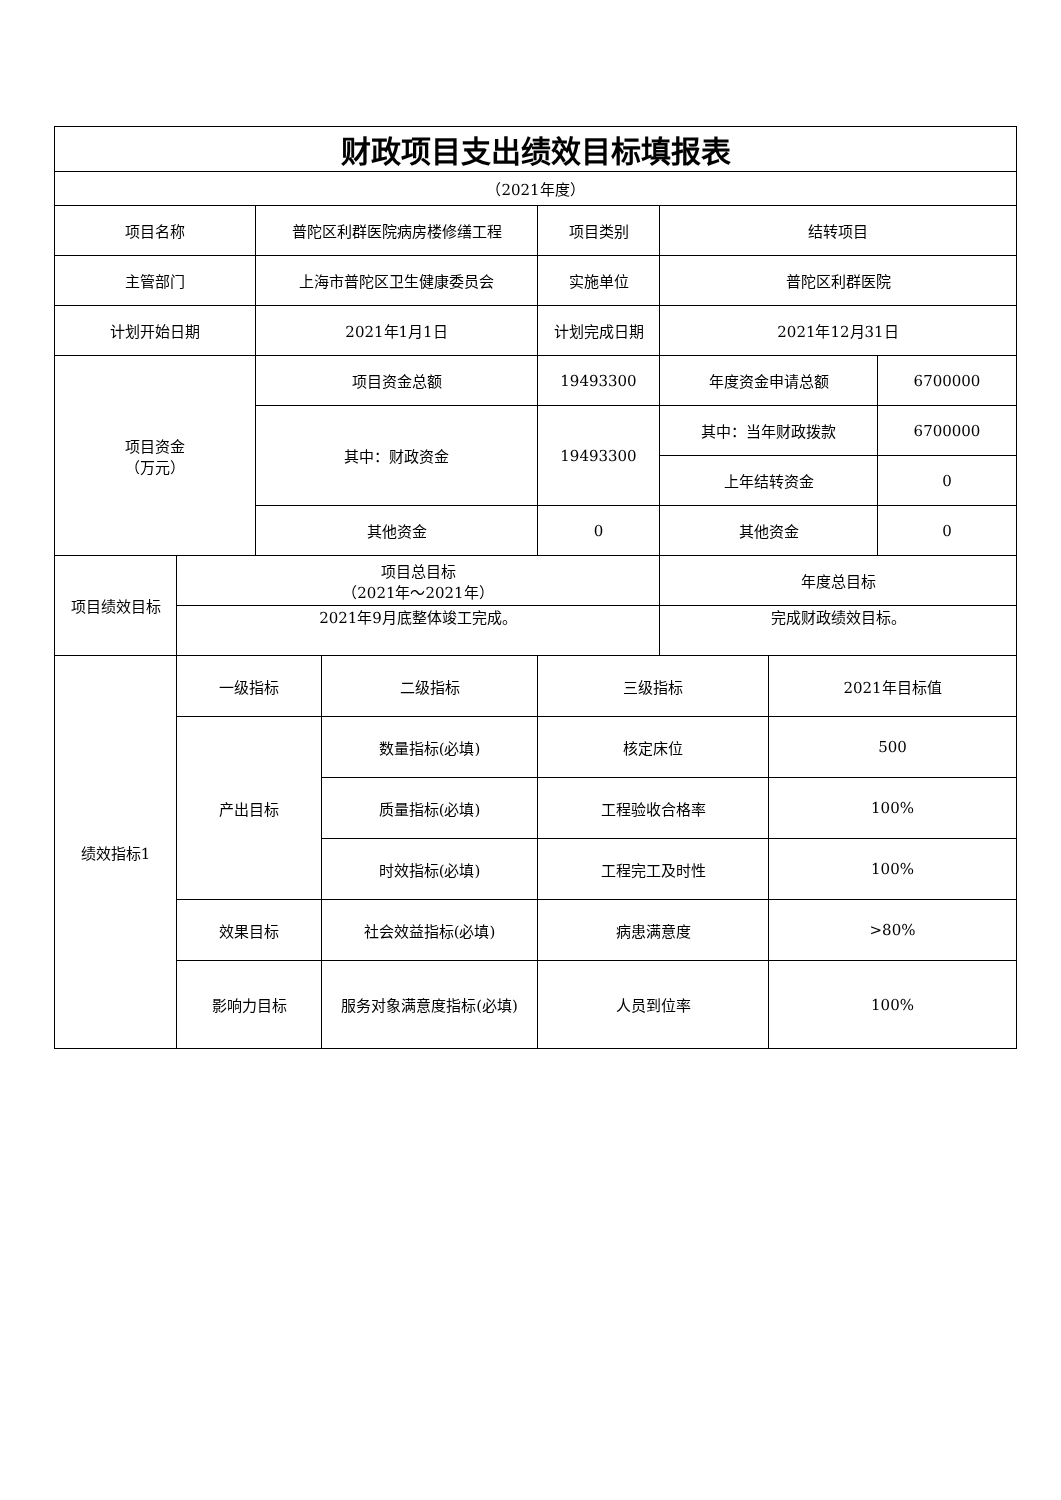| 财政项目支出绩效目标填报表 | | | | | | | |
| （2021年度） | | | | | | | |
| 项目名称 | | 普陀区利群医院病房楼修缮工程 | | 项目类别 | 结转项目 | | |
| 主管部门 | | 上海市普陀区卫生健康委员会 | | 实施单位 | 普陀区利群医院 | | |
| 计划开始日期 | | 2021年1月1日 | | 计划完成日期 | 2021年12月31日 | | |
| 项目资金 （万元） | | 项目资金总额 | | 19493300 | 年度资金申请总额 | | 6700000 |
| | | 其中：财政资金 | | 19493300 | 其中：当年财政拨款 | | 6700000 |
| | | | | | 上年结转资金 | | 0 |
| | | 其他资金 | | 0 | 其他资金 | | 0 |
| 项目绩效目标 | 项目总目标 （2021年～2021年） | | | | 年度总目标 | | |
| | 2021年9月底整体竣工完成。 | | | | 完成财政绩效目标。 | | |
| 绩效指标1 | 一级指标 | | 二级指标 | 三级指标 | | 2021年目标值 | |
| | 产出目标 | | 数量指标(必填) | 核定床位 | | 500 | |
| | | | 质量指标(必填) | 工程验收合格率 | | 100% | |
| | | | 时效指标(必填) | 工程完工及时性 | | 100% | |
| | 效果目标 | | 社会效益指标(必填) | 病患满意度 | | >80% | |
| | 影响力目标 | | 服务对象满意度指标(必填) | 人员到位率 | | 100% | |